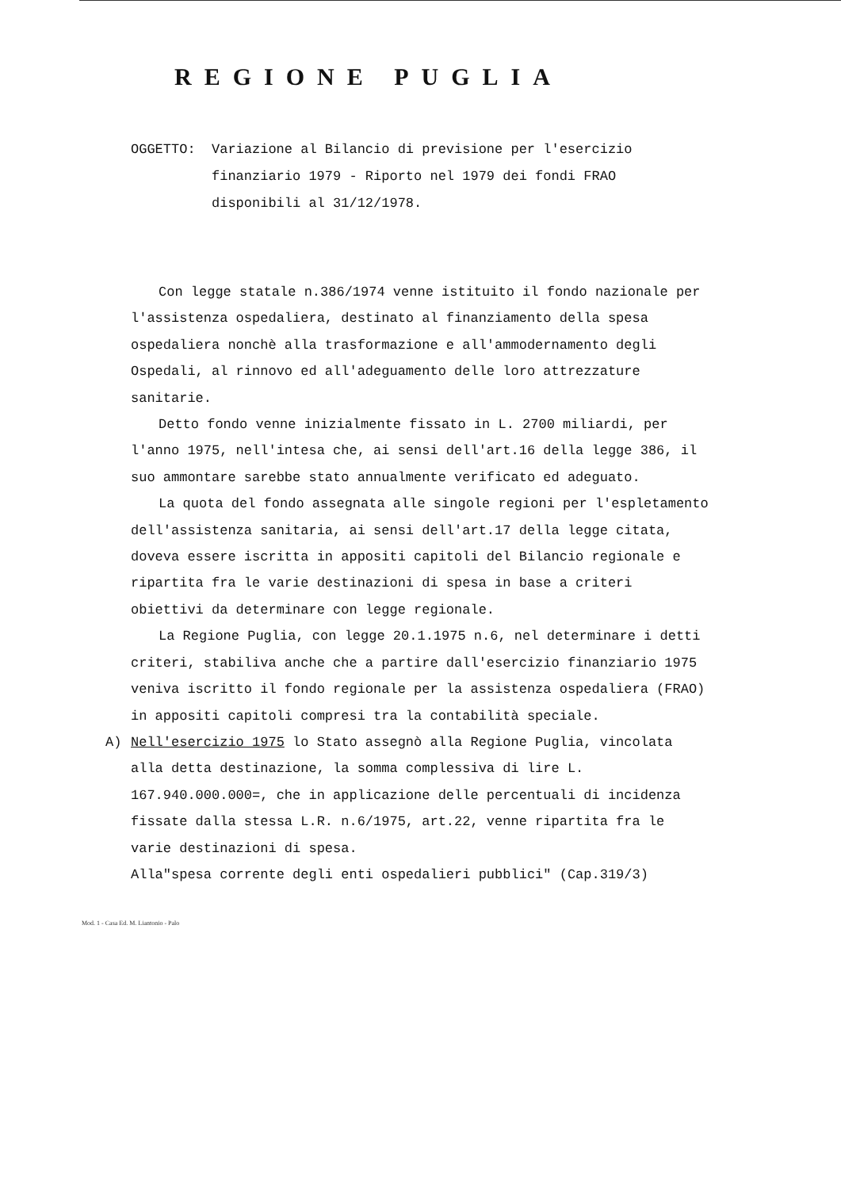REGIONE PUGLIA
OGGETTO: Variazione al Bilancio di previsione per l'esercizio finanziario 1979 - Riporto nel 1979 dei fondi FRAO disponibili al 31/12/1978.
Con legge statale n.386/1974 venne istituito il fondo nazionale per l'assistenza ospedaliera, destinato al finanziamento della spesa ospedaliera nonchè alla trasformazione e all'ammodernamento degli Ospedali, al rinnovo ed all'adeguamento delle loro attrezzature sanitarie.
Detto fondo venne inizialmente fissato in L. 2700 miliardi, per l'anno 1975, nell'intesa che, ai sensi dell'art.16 della legge 386, il suo ammontare sarebbe stato annualmente verificato ed adeguato.
La quota del fondo assegnata alle singole regioni per l'espletamento dell'assistenza sanitaria, ai sensi dell'art.17 della legge citata, doveva essere iscritta in appositi capitoli del Bilancio regionale e ripartita fra le varie destinazioni di spesa in base a criteri obiettivi da determinare con legge regionale.
La Regione Puglia, con legge 20.1.1975 n.6, nel determinare i detti criteri, stabiliva anche che a partire dall'esercizio finanziario 1975 veniva iscritto il fondo regionale per la assistenza ospedaliera (FRAO) in appositi capitoli compresi tra la contabilità speciale.
A) Nell'esercizio 1975 lo Stato assegnò alla Regione Puglia, vincolata alla detta destinazione, la somma complessiva di lire L. 167.940.000.000=, che in applicazione delle percentuali di incidenza fissate dalla stessa L.R. n.6/1975, art.22, venne ripartita fra le varie destinazioni di spesa.
Alla"spesa corrente degli enti ospedalieri pubblici" (Cap.319/3)
Mod. 1 - Casa Ed. M. Liantonio - Palo